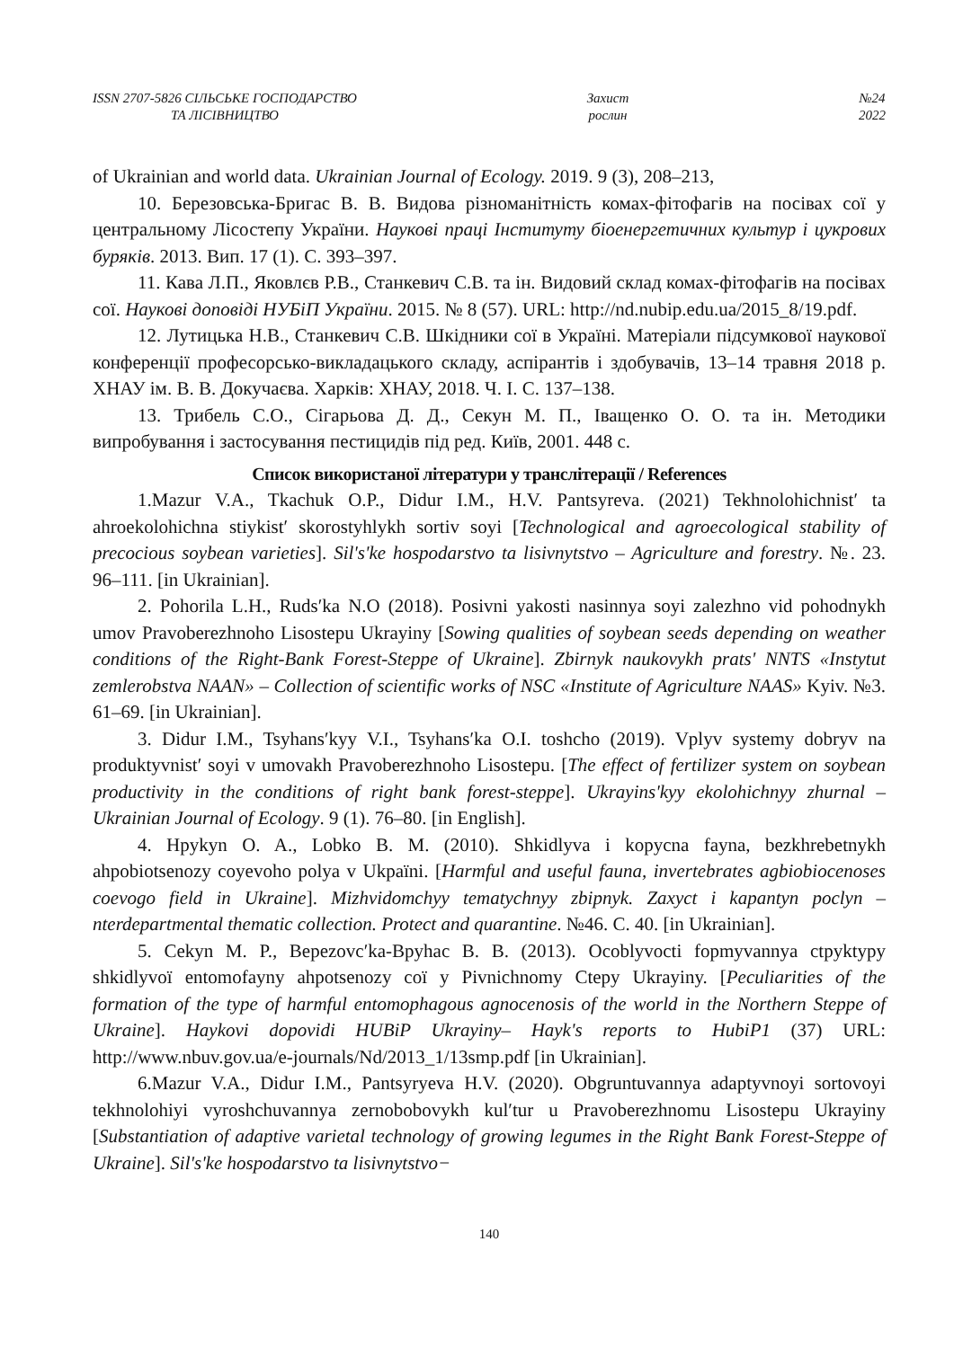ISSN 2707-5826 СІЛЬСЬКЕ ГОСПОДАРСТВО
ТА ЛІСІВНИЦТВО
Захист
рослин
№24
2022
of Ukrainian and world data. Ukrainian Journal of Ecology. 2019. 9 (3), 208–213,
10. Березовська-Бригас В. В. Видова різноманітність комах-фітофагів на посівах сої у центральному Лісостепу України. Наукові праці Інституту біоенергетичних культур і цукрових буряків. 2013. Вип. 17 (1). С. 393–397.
11. Кава Л.П., Яковлєв Р.В., Станкевич С.В. та ін. Видовий склад комах-фітофагів на посівах сої. Наукові доповіді НУБіП України. 2015. № 8 (57). URL: http://nd.nubip.edu.ua/2015_8/19.pdf.
12. Лутицька Н.В., Станкевич С.В. Шкідники сої в Україні. Матеріали підсумкової наукової конференції професорсько-викладацького складу, аспірантів і здобувачів, 13–14 травня 2018 р. ХНАУ ім. В. В. Докучаєва. Харків: ХНАУ, 2018. Ч. І. С. 137–138.
13. Трибель С.О., Сігарьова Д. Д., Секун М. П., Іващенко О. О. та ін. Методики випробування і застосування пестицидів під ред. Київ, 2001. 448 с.
Список використаної літератури у транслітерації / References
1.Mazur V.A., Tkachuk O.P., Didur I.M., H.V. Pantsyreva. (2021) Tekhnolohichnistʹ ta ahroekolohichna stiykistʹ skorostyhlykh sortiv soyi [Technological and agroecological stability of precocious soybean varieties]. Sil's'ke hospodarstvo ta lisivnytstvo – Agriculture and forestry. №. 23. 96–111. [in Ukrainian].
2. Pohorila L.H., Rudsʹka N.O (2018). Posivni yakosti nasinnya soyi zalezhno vid pohodnykh umov Pravoberezhnoho Lisostepu Ukrayiny [Sowing qualities of soybean seeds depending on weather conditions of the Right-Bank Forest-Steppe of Ukraine]. Zbirnyk naukovykh prats' NNTS «Instytut zemlerobstva NAAN» – Collection of scientific works of NSC «Institute of Agriculture NAAS» Kyiv. №3. 61–69. [in Ukrainian].
3. Didur I.M., Tsyhansʹkyy V.I., Tsyhansʹka O.I. toshcho (2019). Vplyv systemy dobryv na produktyvnistʹ soyi v umovakh Pravoberezhnoho Lisostepu. [The effect of fertilizer system on soybean productivity in the conditions of right bank forest-steppe]. Ukrayinsʹkyy ekolohichnyy zhurnal – Ukrainian Journal of Ecology. 9 (1). 76–80. [in English].
4. Hpykyn O. A., Lobko B. M. (2010). Shkidlyva i kopycna fayna, bezkhrebetnykh ahpobiotsenozy coyevoho polya v Ukpaïni. [Harmful and useful fauna, invertebrates agbiobiocenoses coevogo field in Ukraine]. Mizhvidomchyy tematychnyy zbipnyk. Zaxyct i kapantyn poclyn – nterdepartmental thematic collection. Protect and quarantine. №46. C. 40. [in Ukrainian].
5. Cekyn M. P., Bepezovcʹka-Bpyhac B. B. (2013). Ocoblyvocti fopmyvannya ctpyktypy shkidlyvoï entomofayny ahpotsenozy coï y Pivnichnomy Ctepy Ukrayiny. [Peculiarities of the formation of the type of harmful entomophagous agnocenosis of the world in the Northern Steppe of Ukraine]. Haykovi dopovidi HUBiP Ukrayiny– Hayk's reports to HubiP1 (37) URL: http://www.nbuv.gov.ua/e-journals/Nd/2013_1/13smp.pdf [in Ukrainian].
6.Mazur V.A., Didur I.M., Pantsyryeva H.V. (2020). Obgruntuvannya adaptyvnoyi sortovoyi tekhnolohiyi vyroshchuvannya zernobobovykh kulʹtur u Pravoberezhnomu Lisostepu Ukrayiny [Substantiation of adaptive varietal technology of growing legumes in the Right Bank Forest-Steppe of Ukraine]. Sil's'ke hospodarstvo ta lisivnytstvo−
140